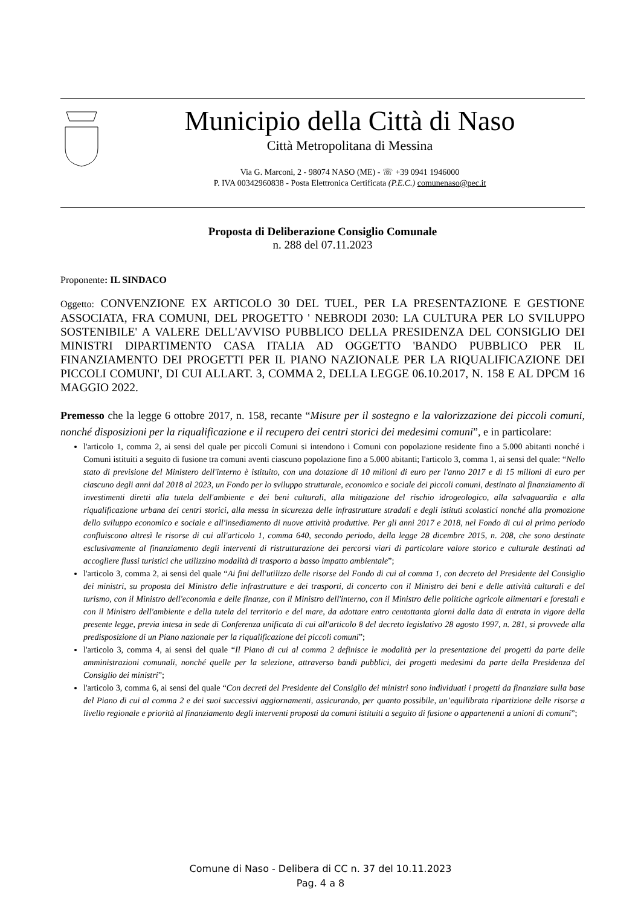Municipio della Città di Naso
Città Metropolitana di Messina
Via G. Marconi, 2 - 98074 NASO (ME) - ☏ +39 0941 1946000
P. IVA 00342960838 - Posta Elettronica Certificata (P.E.C.) comunenaso@pec.it
Proposta di Deliberazione Consiglio Comunale
n. 288 del 07.11.2023
Proponente: IL SINDACO
Oggetto: CONVENZIONE EX ARTICOLO 30 DEL TUEL, PER LA PRESENTAZIONE E GESTIONE ASSOCIATA, FRA COMUNI, DEL PROGETTO ' NEBRODI 2030: LA CULTURA PER LO SVILUPPO SOSTENIBILE' A VALERE DELL'AVVISO PUBBLICO DELLA PRESIDENZA DEL CONSIGLIO DEI MINISTRI DIPARTIMENTO CASA ITALIA AD OGGETTO 'BANDO PUBBLICO PER IL FINANZIAMENTO DEI PROGETTI PER IL PIANO NAZIONALE PER LA RIQUALIFICAZIONE DEI PICCOLI COMUNI', DI CUI ALLART. 3, COMMA 2, DELLA LEGGE 06.10.2017, N. 158 E AL DPCM 16 MAGGIO 2022.
Premesso che la legge 6 ottobre 2017, n. 158, recante “Misure per il sostegno e la valorizzazione dei piccoli comuni, nonché disposizioni per la riqualificazione e il recupero dei centri storici dei medesimi comuni”, e in particolare:
l'articolo 1, comma 2, ai sensi del quale per piccoli Comuni si intendono i Comuni con popolazione residente fino a 5.000 abitanti nonché i Comuni istituiti a seguito di fusione tra comuni aventi ciascuno popolazione fino a 5.000 abitanti; l'articolo 3, comma 1, ai sensi del quale: “Nello stato di previsione del Ministero dell'interno è istituito, con una dotazione di 10 milioni di euro per l'anno 2017 e di 15 milioni di euro per ciascuno degli anni dal 2018 al 2023, un Fondo per lo sviluppo strutturale, economico e sociale dei piccoli comuni, destinato al finanziamento di investimenti diretti alla tutela dell'ambiente e dei beni culturali, alla mitigazione del rischio idrogeologico, alla salvaguardia e alla riqualificazione urbana dei centri storici, alla messa in sicurezza delle infrastrutture stradali e degli istituti scolastici nonché alla promozione dello sviluppo economico e sociale e all'insediamento di nuove attività produttive. Per gli anni 2017 e 2018, nel Fondo di cui al primo periodo confluiscono altresì le risorse di cui all'articolo 1, comma 640, secondo periodo, della legge 28 dicembre 2015, n. 208, che sono destinate esclusivamente al finanziamento degli interventi di ristrutturazione dei percorsi viari di particolare valore storico e culturale destinati ad accogliere flussi turistici che utilizzino modalità di trasporto a basso impatto ambientale”;
l'articolo 3, comma 2, ai sensi del quale “Ai fini dell'utilizzo delle risorse del Fondo di cui al comma 1, con decreto del Presidente del Consiglio dei ministri, su proposta del Ministro delle infrastrutture e dei trasporti, di concerto con il Ministro dei beni e delle attività culturali e del turismo, con il Ministro dell'economia e delle finanze, con il Ministro dell'interno, con il Ministro delle politiche agricole alimentari e forestali e con il Ministro dell'ambiente e della tutela del territorio e del mare, da adottare entro centottanta giorni dalla data di entrata in vigore della presente legge, previa intesa in sede di Conferenza unificata di cui all'articolo 8 del decreto legislativo 28 agosto 1997, n. 281, si provvede alla predisposizione di un Piano nazionale per la riqualificazione dei piccoli comuni”;
l'articolo 3, comma 4, ai sensi del quale “Il Piano di cui al comma 2 definisce le modalità per la presentazione dei progetti da parte delle amministrazioni comunali, nonché quelle per la selezione, attraverso bandi pubblici, dei progetti medesimi da parte della Presidenza del Consiglio dei ministri”;
l'articolo 3, comma 6, ai sensi del quale “Con decreti del Presidente del Consiglio dei ministri sono individuati i progetti da finanziare sulla base del Piano di cui al comma 2 e dei suoi successivi aggiornamenti, assicurando, per quanto possibile, un’equilibrata ripartizione delle risorse a livello regionale e priorità al finanziamento degli interventi proposti da comuni istituiti a seguito di fusione o appartenenti a unioni di comuni”;
Comune di Naso - Delibera di CC n. 37 del 10.11.2023
Pag. 4 a 8